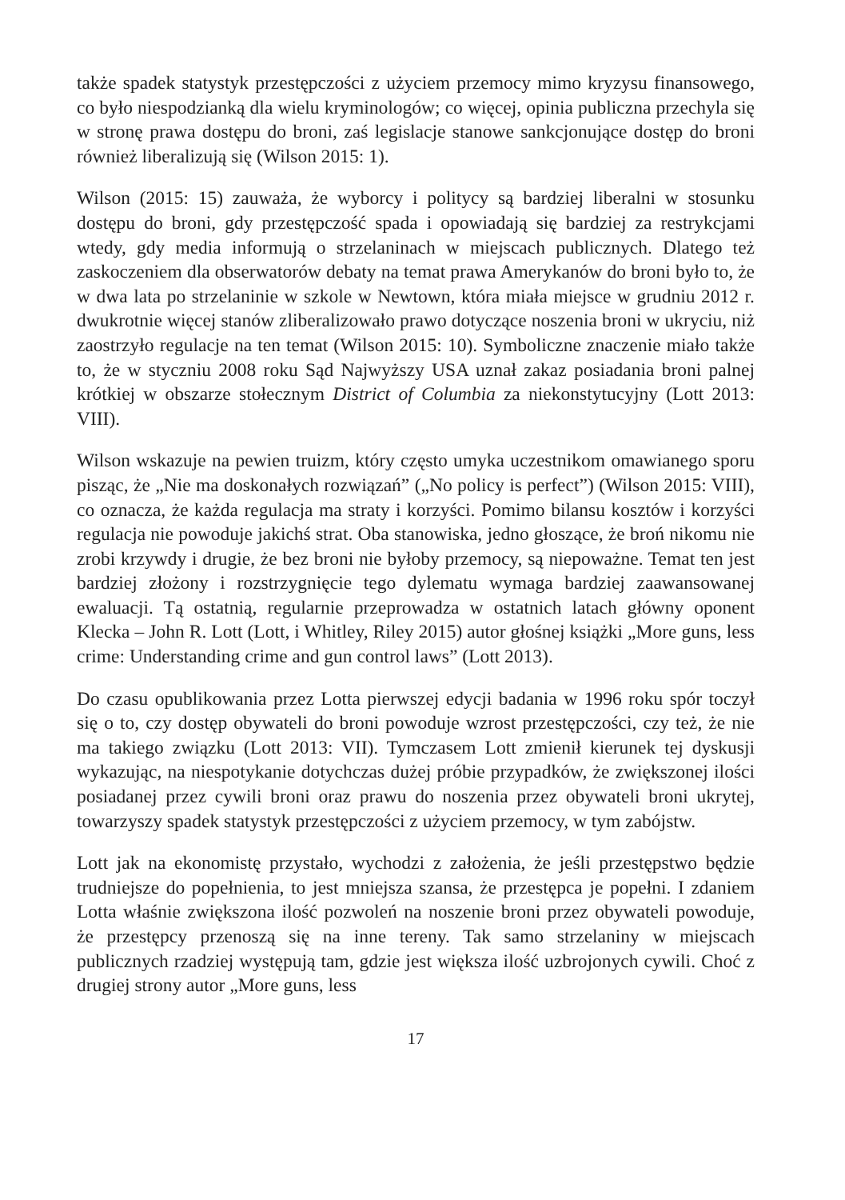także spadek statystyk przestępczości z użyciem przemocy mimo kryzysu finansowego, co było niespodzianką dla wielu kryminologów; co więcej, opinia publiczna przechyla się w stronę prawa dostępu do broni, zaś legislacje stanowe sankcjonujące dostęp do broni również liberalizują się (Wilson 2015: 1).
Wilson (2015: 15) zauważa, że wyborcy i politycy są bardziej liberalni w stosunku dostępu do broni, gdy przestępczość spada i opowiadają się bardziej za restrykcjami wtedy, gdy media informują o strzelaninach w miejscach publicznych. Dlatego też zaskoczeniem dla obserwatorów debaty na temat prawa Amerykanów do broni było to, że w dwa lata po strzelaninie w szkole w Newtown, która miała miejsce w grudniu 2012 r. dwukrotnie więcej stanów zliberalizowało prawo dotyczące noszenia broni w ukryciu, niż zaostrzyło regulacje na ten temat (Wilson 2015: 10). Symboliczne znaczenie miało także to, że w styczniu 2008 roku Sąd Najwyższy USA uznał zakaz posiadania broni palnej krótkiej w obszarze stołecznym District of Columbia za niekonstytucyjny (Lott 2013: VIII).
Wilson wskazuje na pewien truizm, który często umyka uczestnikom omawianego sporu pisząc, że „Nie ma doskonałych rozwiązań” („No policy is perfect”) (Wilson 2015: VIII), co oznacza, że każda regulacja ma straty i korzyści. Pomimo bilansu kosztów i korzyści regulacja nie powoduje jakichś strat. Oba stanowiska, jedno głoszące, że broń nikomu nie zrobi krzywdy i drugie, że bez broni nie byłoby przemocy, są niepoważne. Temat ten jest bardziej złożony i rozstrzygnięcie tego dylematu wymaga bardziej zaawansowanej ewaluacji. Tą ostatnią, regularnie przeprowadza w ostatnich latach główny oponent Klecka – John R. Lott (Lott, i Whitley, Riley 2015) autor głośnej książki „More guns, less crime: Understanding crime and gun control laws” (Lott 2013).
Do czasu opublikowania przez Lotta pierwszej edycji badania w 1996 roku spór toczył się o to, czy dostęp obywateli do broni powoduje wzrost przestępczości, czy też, że nie ma takiego związku (Lott 2013: VII). Tymczasem Lott zmienił kierunek tej dyskusji wykazując, na niespotykanie dotychczas dużej próbie przypadków, że zwiększonej ilości posiadanej przez cywili broni oraz prawu do noszenia przez obywateli broni ukrytej, towarzyszy spadek statystyk przestępczości z użyciem przemocy, w tym zabójstw.
Lott jak na ekonomistę przystało, wychodzi z założenia, że jeśli przestępstwo będzie trudniejsze do popełnienia, to jest mniejsza szansa, że przestępca je popełni. I zdaniem Lotta właśnie zwiększona ilość pozwoleń na noszenie broni przez obywateli powoduje, że przestępcy przenoszą się na inne tereny. Tak samo strzelaniny w miejscach publicznych rzadziej występują tam, gdzie jest większa ilość uzbrojonych cywili. Choć z drugiej strony autor „More guns, less
17